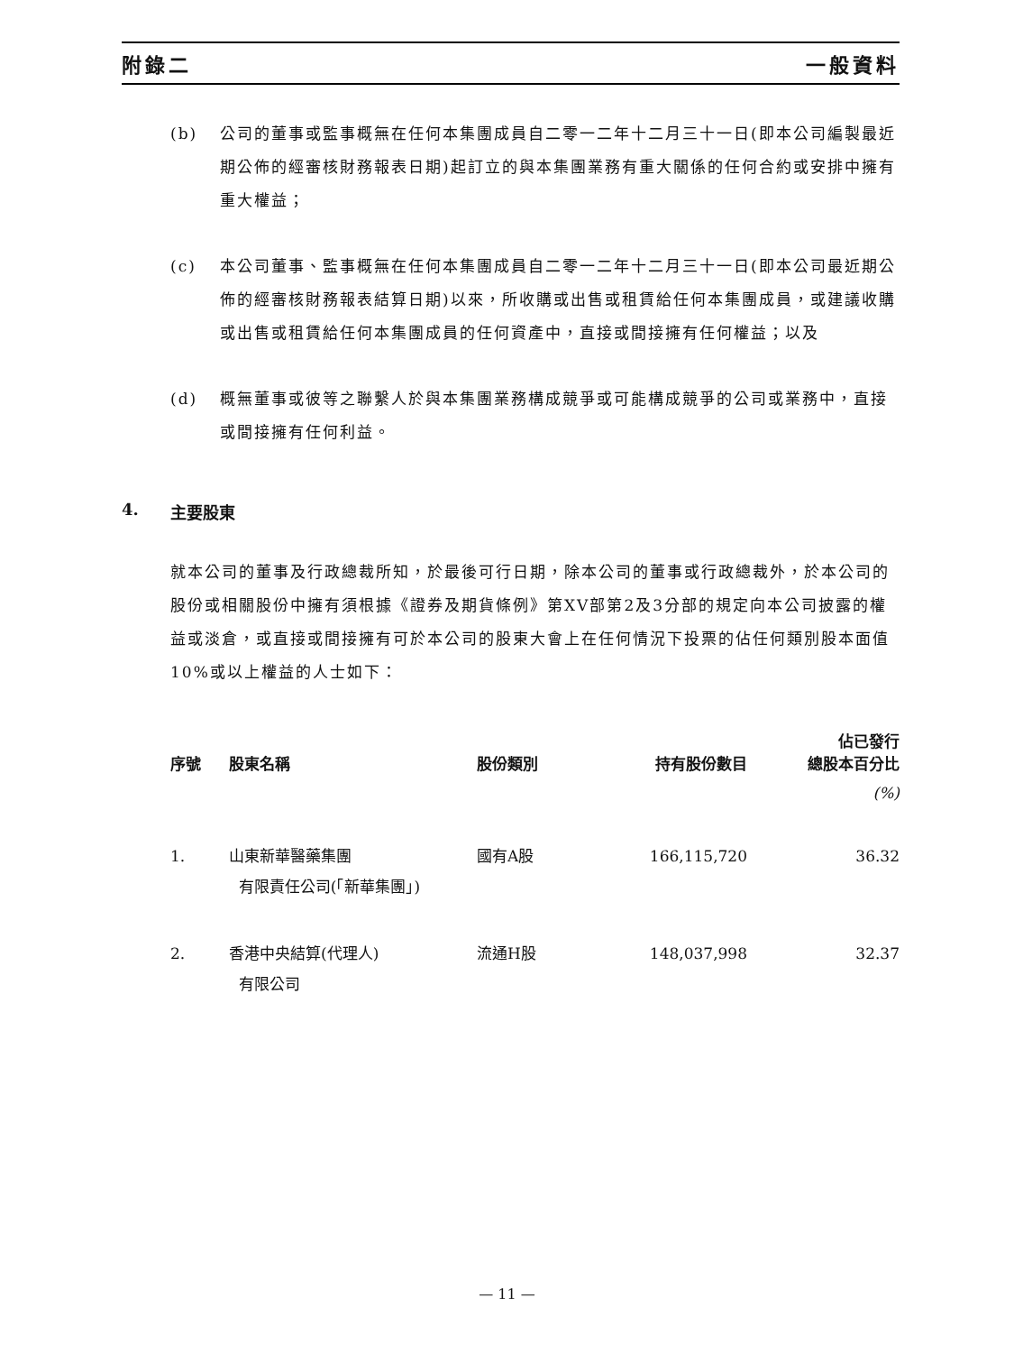附錄二 一般資料
(b) 公司的董事或監事概無在任何本集團成員自二零一二年十二月三十一日(即本公司編製最近期公佈的經審核財務報表日期)起訂立的與本集團業務有重大關係的任何合約或安排中擁有重大權益；
(c) 本公司董事、監事概無在任何本集團成員自二零一二年十二月三十一日(即本公司最近期公佈的經審核財務報表結算日期)以來，所收購或出售或租賃給任何本集團成員，或建議收購或出售或租賃給任何本集團成員的任何資產中，直接或間接擁有任何權益；以及
(d) 概無董事或彼等之聯繫人於與本集團業務構成競爭或可能構成競爭的公司或業務中，直接或間接擁有任何利益。
4. 主要股東
就本公司的董事及行政總裁所知，於最後可行日期，除本公司的董事或行政總裁外，於本公司的股份或相關股份中擁有須根據《證券及期貨條例》第XV部第2及3分部的規定向本公司披露的權益或淡倉，或直接或間接擁有可於本公司的股東大會上在任何情況下投票的佔任何類別股本面值10%或以上權益的人士如下：
| 序號 | 股東名稱 | 股份類別 | 持有股份數目 | 佔已發行 總股本百分比 |
| --- | --- | --- | --- | --- |
| | | | | (%) |
| 1. | 山東新華醫藥集團 有限責任公司(「新華集團」) | 國有A股 | 166,115,720 | 36.32 |
| 2. | 香港中央結算(代理人) 有限公司 | 流通H股 | 148,037,998 | 32.37 |
— 11 —